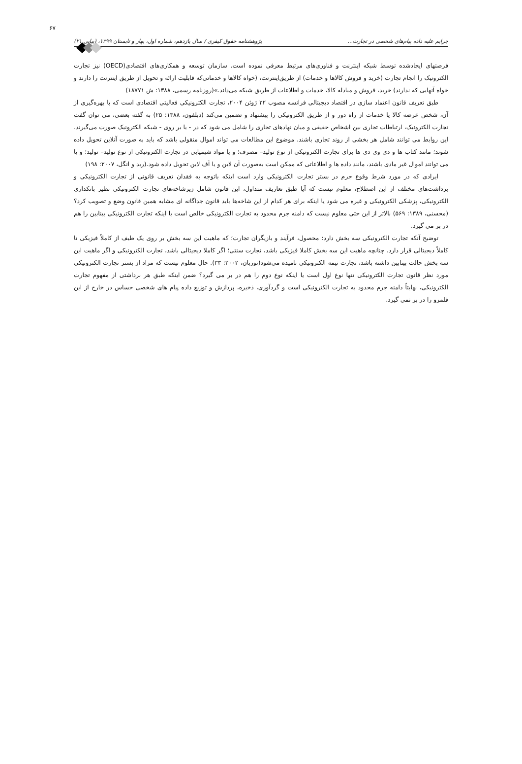۶۷ جرایم علیه داده پیام‌های شخصی در تجارت... پژوهشنامه حقوق کیفری / سال یازدهم، شماره اول، بهار و تابستان ۱۳۹۹، (پیاپی ۲۱)
فرصتهای ایجادشده توسط شبکه اینترنت و فناوری‌های مرتبط معرفی نموده است. سازمان توسعه و همکاری‌های اقتصادی(OECD) نیز تجارت الکترونیک را انجام تجارت (خرید و فروش کالاها و خدمات) از طریق‌اینترنت، (خواه کالاها و خدماتی‌که قابلیت ارائه و تحویل از طریق اینترنت را دارند و خواه آنهایی که ندارند) خرید، فروش و مبادله کالا، خدمات و اطلاعات از طریق شبکه می‌داند.»(روزنامه رسمی، ۱۳۸۸: ش ۱۸۷۷۱)
طبق تعریف قانون اعتماد سازی در اقتصاد دیجیتالی فرانسه مصوب ۲۲ ژوئن ۲۰۰۴، تجارت الکترونیکی فعالیتی اقتصادی است که با بهره‌گیری از آن، شخص عرضه کالا یا خدمات از راه دور و از طریق الکترونیکی را پیشنهاد و تضمین می‌کند (دبلفون، ۱۳۸۸: ۲۵) به گفته بعضی، می توان گفت تجارت الکترونیک، ارتباطات تجاری بین اشخاص حقیقی و میان نهادهای تجاری را شامل می شود که در - یا بر روی - شبکه الکترونیک صورت می‌گیرند. این روابط می توانند شامل هر بخشی از روند تجاری باشند. موضوع این مطالعات می تواند اموال منقولی باشد که باید به صورت آنلاین تحویل داده شوند؛ مانند کتاب ها و دی وی دی ها برای تجارت الکترونیکی از نوع تولید– مصرف؛ و یا مواد شیمیایی در تجارت الکترونیکی از نوع تولید– تولید؛ و یا می توانند اموال غیر مادی باشند، مانند داده ها و اطلاعاتی که ممکن است به‌صورت آن لاین و یا آف لاین تحویل داده شود.(رید و انگل، ۲۰۰۷: ۱۹۸)
ایرادی که در مورد شرط وقوع جرم در بستر تجارت الکترونیکی وارد است اینکه باتوجه به فقدان تعریف قانونی از تجارت الکترونیکی و برداشت‌های مختلف از این اصطلاح، معلوم نیست که آیا طبق تعاریف متداول، این قانون شامل زیرشاخه‌های تجارت الکترونیکی نظیر بانکداری الکترونیکی، پزشکی الکترونیکی و غیره می شود یا اینکه برای هر کدام از این شاخه‌ها باید قانون جداگانه ای مشابه همین قانون وضع و تصویب کرد؟(محسنی، ۱۳۸۹: ۵۶۹) بالاتر از این حتی معلوم نیست که دامنه جرم محدود به تجارت الکترونیکی خالص است یا اینکه تجارت الکترونیکی بینابین را هم در بر می گیرد.
توضیح آنکه تجارت الکترونیکی سه بخش دارد: محصول، فرآیند و بازیگران تجارت؛ که ماهیت این سه بخش بر روی یک طیف از کاملاً فیزیکی تا کاملاً دیجیتالی قرار دارد. چنانچه ماهیت این سه بخش کاملا فیزیکی باشد، تجارت سنتی؛ اگر کاملا دیجیتالی باشد، تجارت الکترونیکی و اگر ماهیت این سه بخش حالت بینابین داشته باشد، تجارت نیمه الکترونیکی نامیده می‌شود(توربان، ۲۰۰۲: ۳۳). حال معلوم نیست که مراد از بستر تجارت الکترونیکی مورد نظر قانون تجارت الکترونیکی تنها نوع اول است یا اینکه نوع دوم را هم در بر می گیرد؟ ضمن اینکه طبق هر برداشتی از مفهوم تجارت الکترونیکی، نهایتاً دامنه جرم محدود به تجارت الکترونیکی است و گردآوری، ذخیره، پردازش و توزیع داده پیام های شخصی حساس در خارج از این قلمرو را در بر نمی گیرد.